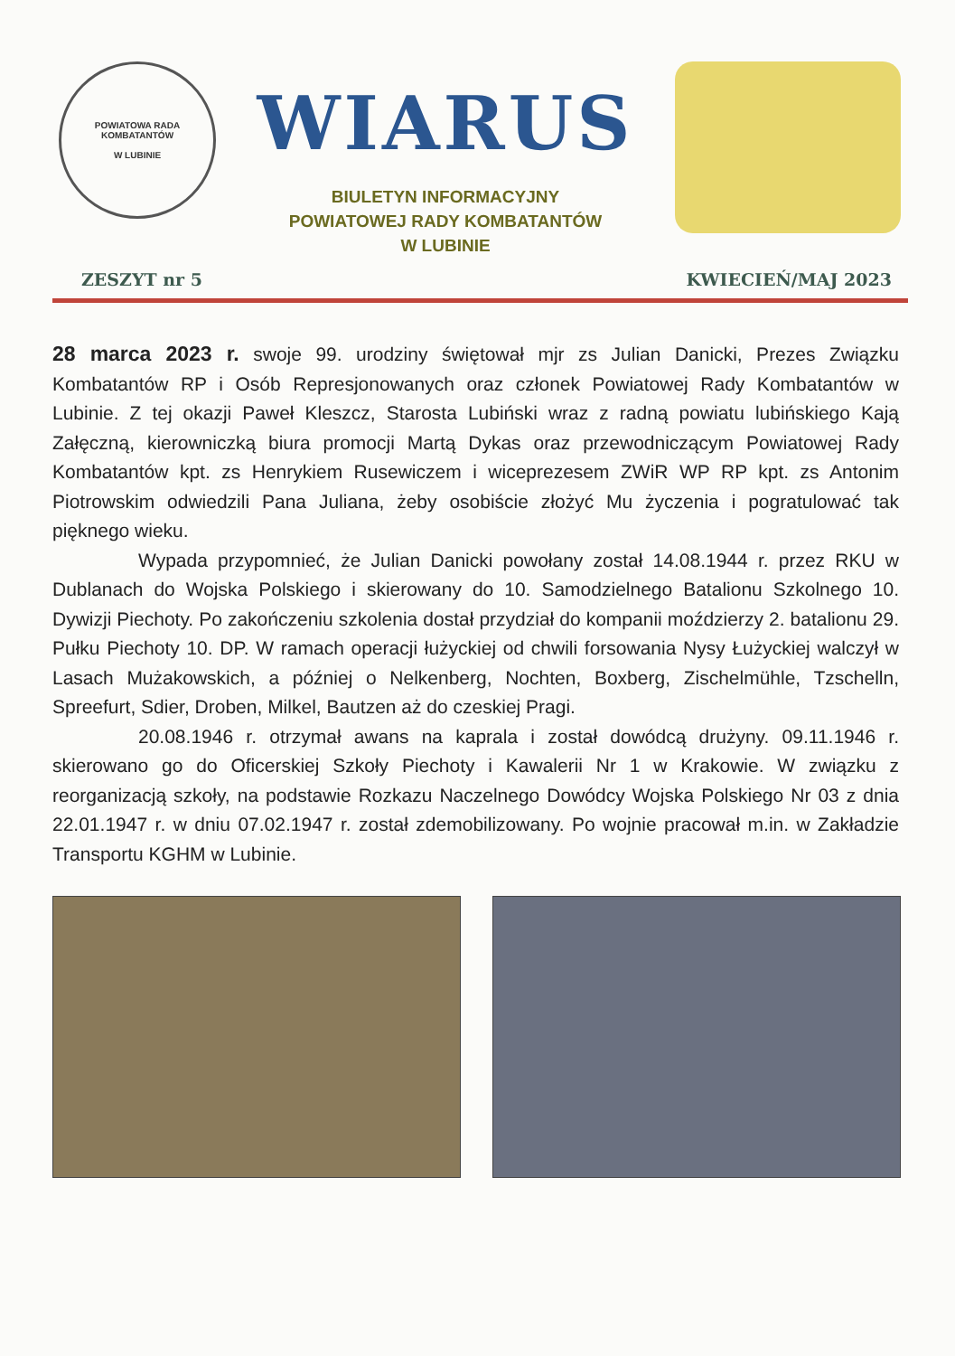POWIATOWA RADA KOMBATANTÓW
W LUBINIE
WIARUS
BIULETYN INFORMACYJNY
POWIATOWEJ RADY KOMBATANTÓW
W LUBINIE
ZESZYT nr 5 KWIECIEŃ/MAJ 2023
28 marca 2023 r. swoje 99. urodziny świętował mjr zs Julian Danicki, Prezes Związku Kombatantów RP i Osób Represjonowanych oraz członek Powiatowej Rady Kombatantów w Lubinie. Z tej okazji Paweł Kleszcz, Starosta Lubiński wraz z radną powiatu lubińskiego Kają Załęczną, kierowniczką biura promocji Martą Dykas oraz przewodniczącym Powiatowej Rady Kombatantów kpt. zs Henrykiem Rusewiczem i wiceprezesem ZWiR WP RP kpt. zs Antonim Piotrowskim odwiedzili Pana Juliana, żeby osobiście złożyć Mu życzenia i pogratulować tak pięknego wieku.
Wypada przypomnieć, że Julian Danicki powołany został 14.08.1944 r. przez RKU w Dublanach do Wojska Polskiego i skierowany do 10. Samodzielnego Batalionu Szkolnego 10. Dywizji Piechoty. Po zakończeniu szkolenia dostał przydział do kompanii moździerzy 2. batalionu 29. Pułku Piechoty 10. DP. W ramach operacji łużyckiej od chwili forsowania Nysy Łużyckiej walczył w Lasach Mużakowskich, a później o Nelkenberg, Nochten, Boxberg, Zischelmühle, Tzschelln, Spreefurt, Sdier, Droben, Milkel, Bautzen aż do czeskiej Pragi.
20.08.1946 r. otrzymał awans na kaprala i został dowódcą drużyny. 09.11.1946 r. skierowano go do Oficerskiej Szkoły Piechoty i Kawalerii Nr 1 w Krakowie. W związku z reorganizacją szkoły, na podstawie Rozkazu Naczelnego Dowódcy Wojska Polskiego Nr 03 z dnia 22.01.1947 r. w dniu 07.02.1947 r. został zdemobilizowany. Po wojnie pracował m.in. w Zakładzie Transportu KGHM w Lubinie.